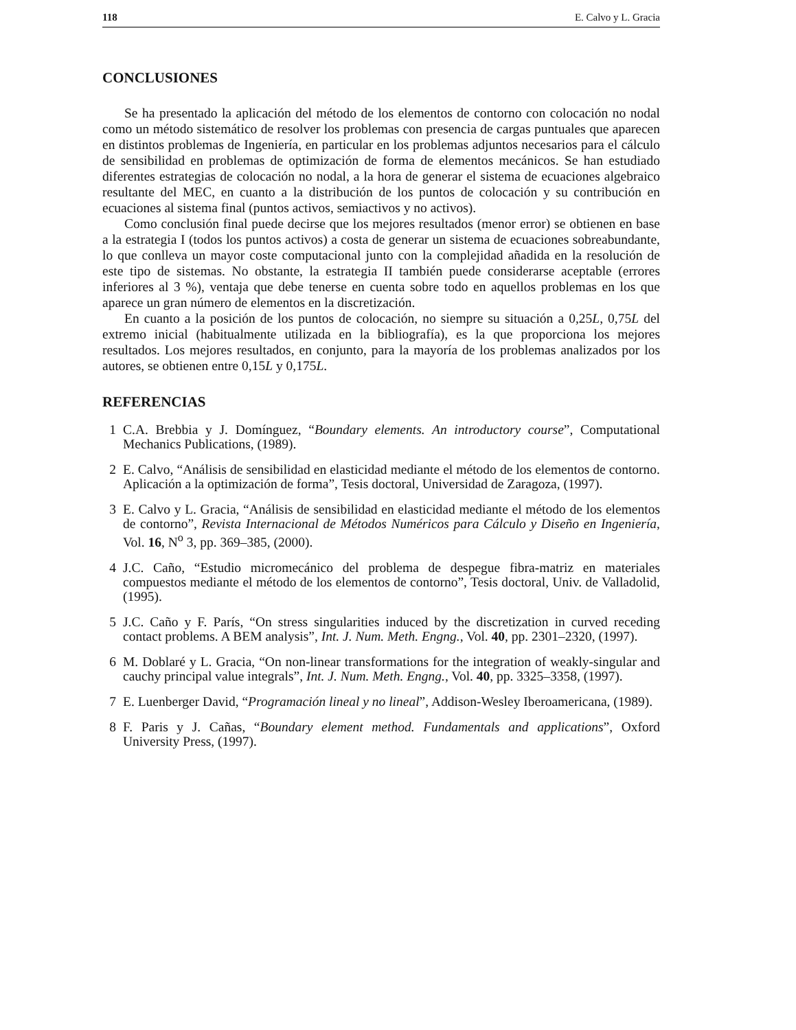118 E. Calvo y L. Gracia
CONCLUSIONES
Se ha presentado la aplicación del método de los elementos de contorno con colocación no nodal como un método sistemático de resolver los problemas con presencia de cargas puntuales que aparecen en distintos problemas de Ingeniería, en particular en los problemas adjuntos necesarios para el cálculo de sensibilidad en problemas de optimización de forma de elementos mecánicos. Se han estudiado diferentes estrategias de colocación no nodal, a la hora de generar el sistema de ecuaciones algebraico resultante del MEC, en cuanto a la distribución de los puntos de colocación y su contribución en ecuaciones al sistema final (puntos activos, semiactivos y no activos).
Como conclusión final puede decirse que los mejores resultados (menor error) se obtienen en base a la estrategia I (todos los puntos activos) a costa de generar un sistema de ecuaciones sobreabundante, lo que conlleva un mayor coste computacional junto con la complejidad añadida en la resolución de este tipo de sistemas. No obstante, la estrategia II también puede considerarse aceptable (errores inferiores al 3 %), ventaja que debe tenerse en cuenta sobre todo en aquellos problemas en los que aparece un gran número de elementos en la discretización.
En cuanto a la posición de los puntos de colocación, no siempre su situación a 0,25L, 0,75L del extremo inicial (habitualmente utilizada en la bibliografía), es la que proporciona los mejores resultados. Los mejores resultados, en conjunto, para la mayoría de los problemas analizados por los autores, se obtienen entre 0,15L y 0,175L.
REFERENCIAS
1 C.A. Brebbia y J. Domínguez, “Boundary elements. An introductory course”, Computational Mechanics Publications, (1989).
2 E. Calvo, “Análisis de sensibilidad en elasticidad mediante el método de los elementos de contorno. Aplicación a la optimización de forma”, Tesis doctoral, Universidad de Zaragoza, (1997).
3 E. Calvo y L. Gracia, “Análisis de sensibilidad en elasticidad mediante el método de los elementos de contorno”, Revista Internacional de Métodos Numéricos para Cálculo y Diseño en Ingeniería, Vol. 16, N<sup>o</sup> 3, pp. 369–385, (2000).
4 J.C. Caño, “Estudio micromecánico del problema de despegue fibra-matriz en materiales compuestos mediante el método de los elementos de contorno”, Tesis doctoral, Univ. de Valladolid, (1995).
5 J.C. Caño y F. París, “On stress singularities induced by the discretization in curved receding contact problems. A BEM analysis”, Int. J. Num. Meth. Engng., Vol. 40, pp. 2301–2320, (1997).
6 M. Doblaré y L. Gracia, “On non-linear transformations for the integration of weakly-singular and cauchy principal value integrals”, Int. J. Num. Meth. Engng., Vol. 40, pp. 3325–3358, (1997).
7 E. Luenberger David, “Programación lineal y no lineal”, Addison-Wesley Iberoamericana, (1989).
8 F. Paris y J. Cañas, “Boundary element method. Fundamentals and applications”, Oxford University Press, (1997).